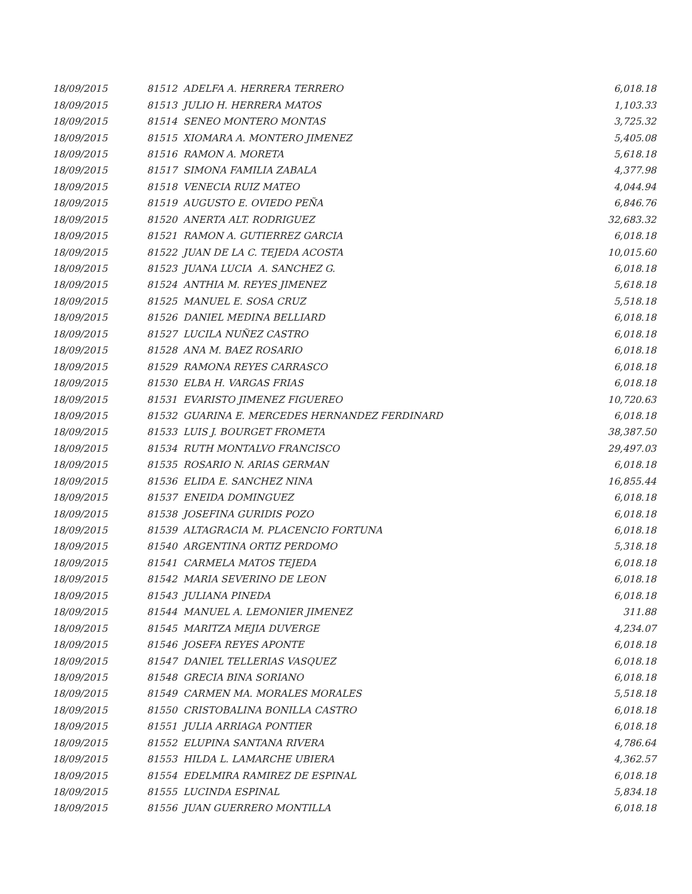| 18/09/2015 | 81512 ADELFA A. HERRERA TERRERO | 6,018.18 |
| 18/09/2015 | 81513 JULIO H. HERRERA MATOS | 1,103.33 |
| 18/09/2015 | 81514 SENEO MONTERO MONTAS | 3,725.32 |
| 18/09/2015 | 81515 XIOMARA A. MONTERO JIMENEZ | 5,405.08 |
| 18/09/2015 | 81516 RAMON A. MORETA | 5,618.18 |
| 18/09/2015 | 81517 SIMONA FAMILIA ZABALA | 4,377.98 |
| 18/09/2015 | 81518 VENECIA RUIZ MATEO | 4,044.94 |
| 18/09/2015 | 81519 AUGUSTO E. OVIEDO PEÑA | 6,846.76 |
| 18/09/2015 | 81520 ANERTA ALT. RODRIGUEZ | 32,683.32 |
| 18/09/2015 | 81521 RAMON A. GUTIERREZ GARCIA | 6,018.18 |
| 18/09/2015 | 81522 JUAN DE LA C. TEJEDA ACOSTA | 10,015.60 |
| 18/09/2015 | 81523 JUANA LUCIA A. SANCHEZ G. | 6,018.18 |
| 18/09/2015 | 81524 ANTHIA M. REYES JIMENEZ | 5,618.18 |
| 18/09/2015 | 81525 MANUEL E. SOSA CRUZ | 5,518.18 |
| 18/09/2015 | 81526 DANIEL MEDINA BELLIARD | 6,018.18 |
| 18/09/2015 | 81527 LUCILA NUÑEZ CASTRO | 6,018.18 |
| 18/09/2015 | 81528 ANA M. BAEZ ROSARIO | 6,018.18 |
| 18/09/2015 | 81529 RAMONA REYES CARRASCO | 6,018.18 |
| 18/09/2015 | 81530 ELBA H. VARGAS FRIAS | 6,018.18 |
| 18/09/2015 | 81531 EVARISTO JIMENEZ FIGUEREO | 10,720.63 |
| 18/09/2015 | 81532 GUARINA E. MERCEDES HERNANDEZ FERDINARD | 6,018.18 |
| 18/09/2015 | 81533 LUIS J. BOURGET FROMETA | 38,387.50 |
| 18/09/2015 | 81534 RUTH MONTALVO FRANCISCO | 29,497.03 |
| 18/09/2015 | 81535 ROSARIO N. ARIAS GERMAN | 6,018.18 |
| 18/09/2015 | 81536 ELIDA E. SANCHEZ NINA | 16,855.44 |
| 18/09/2015 | 81537 ENEIDA DOMINGUEZ | 6,018.18 |
| 18/09/2015 | 81538 JOSEFINA GURIDIS POZO | 6,018.18 |
| 18/09/2015 | 81539 ALTAGRACIA M. PLACENCIO FORTUNA | 6,018.18 |
| 18/09/2015 | 81540 ARGENTINA ORTIZ PERDOMO | 5,318.18 |
| 18/09/2015 | 81541 CARMELA MATOS TEJEDA | 6,018.18 |
| 18/09/2015 | 81542 MARIA SEVERINO DE LEON | 6,018.18 |
| 18/09/2015 | 81543 JULIANA PINEDA | 6,018.18 |
| 18/09/2015 | 81544 MANUEL A. LEMONIER JIMENEZ | 311.88 |
| 18/09/2015 | 81545 MARITZA MEJIA DUVERGE | 4,234.07 |
| 18/09/2015 | 81546 JOSEFA REYES APONTE | 6,018.18 |
| 18/09/2015 | 81547 DANIEL TELLERIAS VASQUEZ | 6,018.18 |
| 18/09/2015 | 81548 GRECIA BINA SORIANO | 6,018.18 |
| 18/09/2015 | 81549 CARMEN MA. MORALES MORALES | 5,518.18 |
| 18/09/2015 | 81550 CRISTOBALINA BONILLA CASTRO | 6,018.18 |
| 18/09/2015 | 81551 JULIA ARRIAGA PONTIER | 6,018.18 |
| 18/09/2015 | 81552 ELUPINA SANTANA RIVERA | 4,786.64 |
| 18/09/2015 | 81553 HILDA L. LAMARCHE UBIERA | 4,362.57 |
| 18/09/2015 | 81554 EDELMIRA RAMIREZ DE ESPINAL | 6,018.18 |
| 18/09/2015 | 81555 LUCINDA ESPINAL | 5,834.18 |
| 18/09/2015 | 81556 JUAN GUERRERO MONTILLA | 6,018.18 |